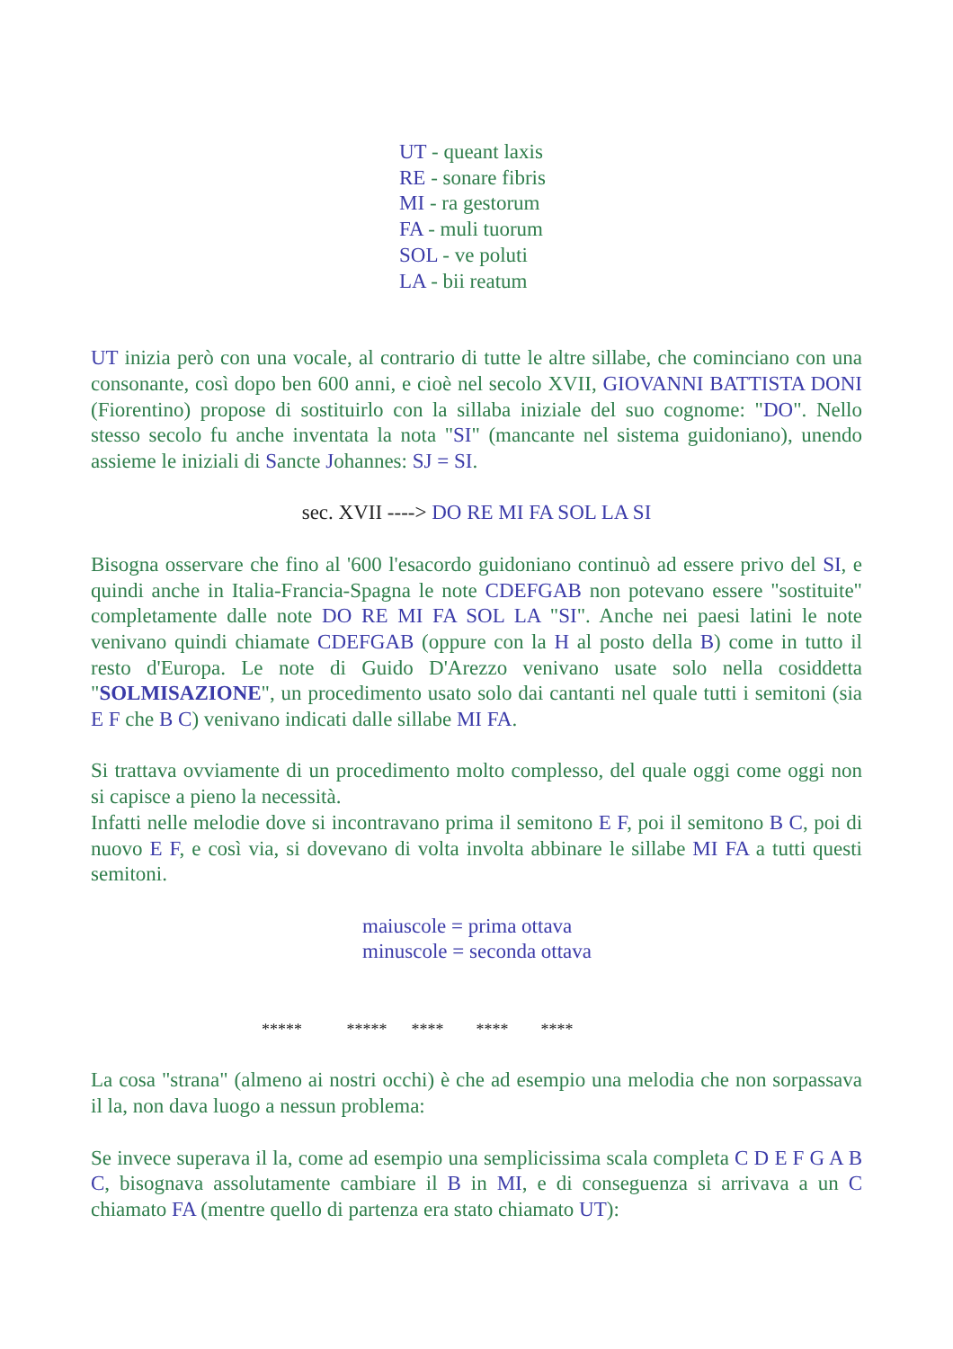UT - queant laxis
RE - sonare fibris
MI - ra gestorum
FA - muli tuorum
SOL - ve poluti
LA - bii reatum
UT inizia però con una vocale, al contrario di tutte le altre sillabe, che cominciano con una consonante, così dopo ben 600 anni, e cioè nel secolo XVII, GIOVANNI BATTISTA DONI (Fiorentino) propose di sostituirlo con la sillaba iniziale del suo cognome: "DO". Nello stesso secolo fu anche inventata la nota "SI" (mancante nel sistema guidoniano), unendo assieme le iniziali di Sancte Johannes: SJ = SI.
sec. XVII ----> DO RE MI FA SOL LA SI
Bisogna osservare che fino al '600 l'esacordo guidoniano continuò ad essere privo del SI, e quindi anche in Italia-Francia-Spagna le note CDEFGAB non potevano essere "sostituite" completamente dalle note DO RE MI FA SOL LA "SI". Anche nei paesi latini le note venivano quindi chiamate CDEFGAB (oppure con la H al posto della B) come in tutto il resto d'Europa. Le note di Guido D'Arezzo venivano usate solo nella cosiddetta "SOLMISAZIONE", un procedimento usato solo dai cantanti nel quale tutti i semitoni (sia E F che B C) venivano indicati dalle sillabe MI FA.
Si trattava ovviamente di un procedimento molto complesso, del quale oggi come oggi non si capisce a pieno la necessità.
Infatti nelle melodie dove si incontravano prima il semitono E F, poi il semitono B C, poi di nuovo E F, e così via, si dovevano di volta involta abbinare le sillabe MI FA a tutti questi semitoni.
maiuscole = prima ottava
minuscole = seconda ottava
***** ***** **** **** ****
La cosa "strana" (almeno ai nostri occhi) è che ad esempio una melodia che non sorpassava il la, non dava luogo a nessun problema:
Se invece superava il la, come ad esempio una semplicissima scala completa C D E F G A B C, bisognava assolutamente cambiare il B in MI, e di conseguenza si arrivava a un C chiamato FA (mentre quello di partenza era stato chiamato UT):